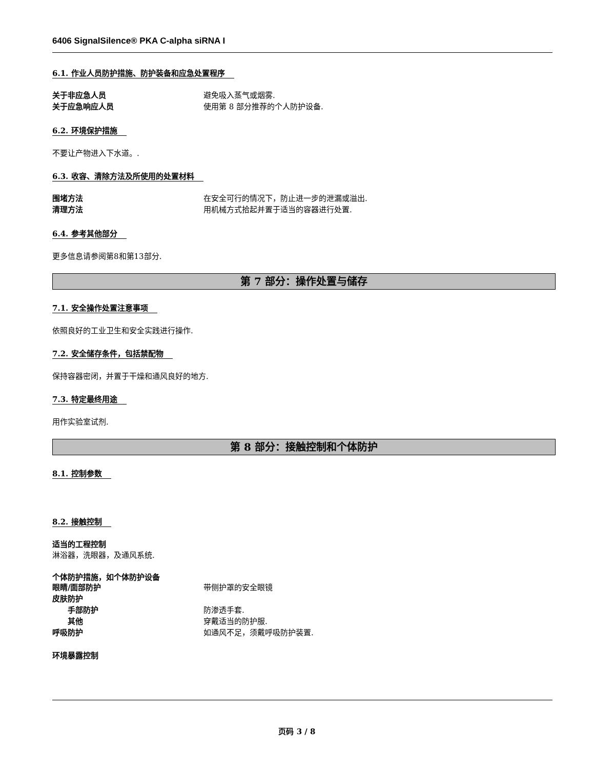6406 SignalSilence® PKA C-alpha siRNA I
6.1. 作业人员防护措施、防护装备和应急处置程序
关于非应急人员 避免吸入蒸气或烟雾.
关于应急响应人员 使用第 8 部分推荐的个人防护设备.
6.2. 环境保护措施
不要让产物进入下水道。.
6.3. 收容、清除方法及所使用的处置材料
围堵方法 在安全可行的情况下，防止进一步的泄漏或溢出.
清理方法 用机械方式拾起并置于适当的容器进行处置.
6.4. 参考其他部分
更多信息请参阅第8和第13部分.
第 7 部分：操作处置与储存
7.1. 安全操作处置注意事项
依照良好的工业卫生和安全实践进行操作.
7.2. 安全储存条件，包括禁配物
保持容器密闭，并置于干燥和通风良好的地方.
7.3. 特定最终用途
用作实验室试剂.
第 8 部分：接触控制和个体防护
8.1. 控制参数
8.2. 接触控制
适当的工程控制
淋浴器，洗眼器，及通风系统.
个体防护措施，如个体防护设备
眼睛/面部防护 带侧护罩的安全眼镜
皮肤防护
手部防护 防渗透手套.
其他 穿戴适当的防护服.
呼吸防护 如通风不足，须戴呼吸防护装置.
环境暴露控制
页码 3 / 8